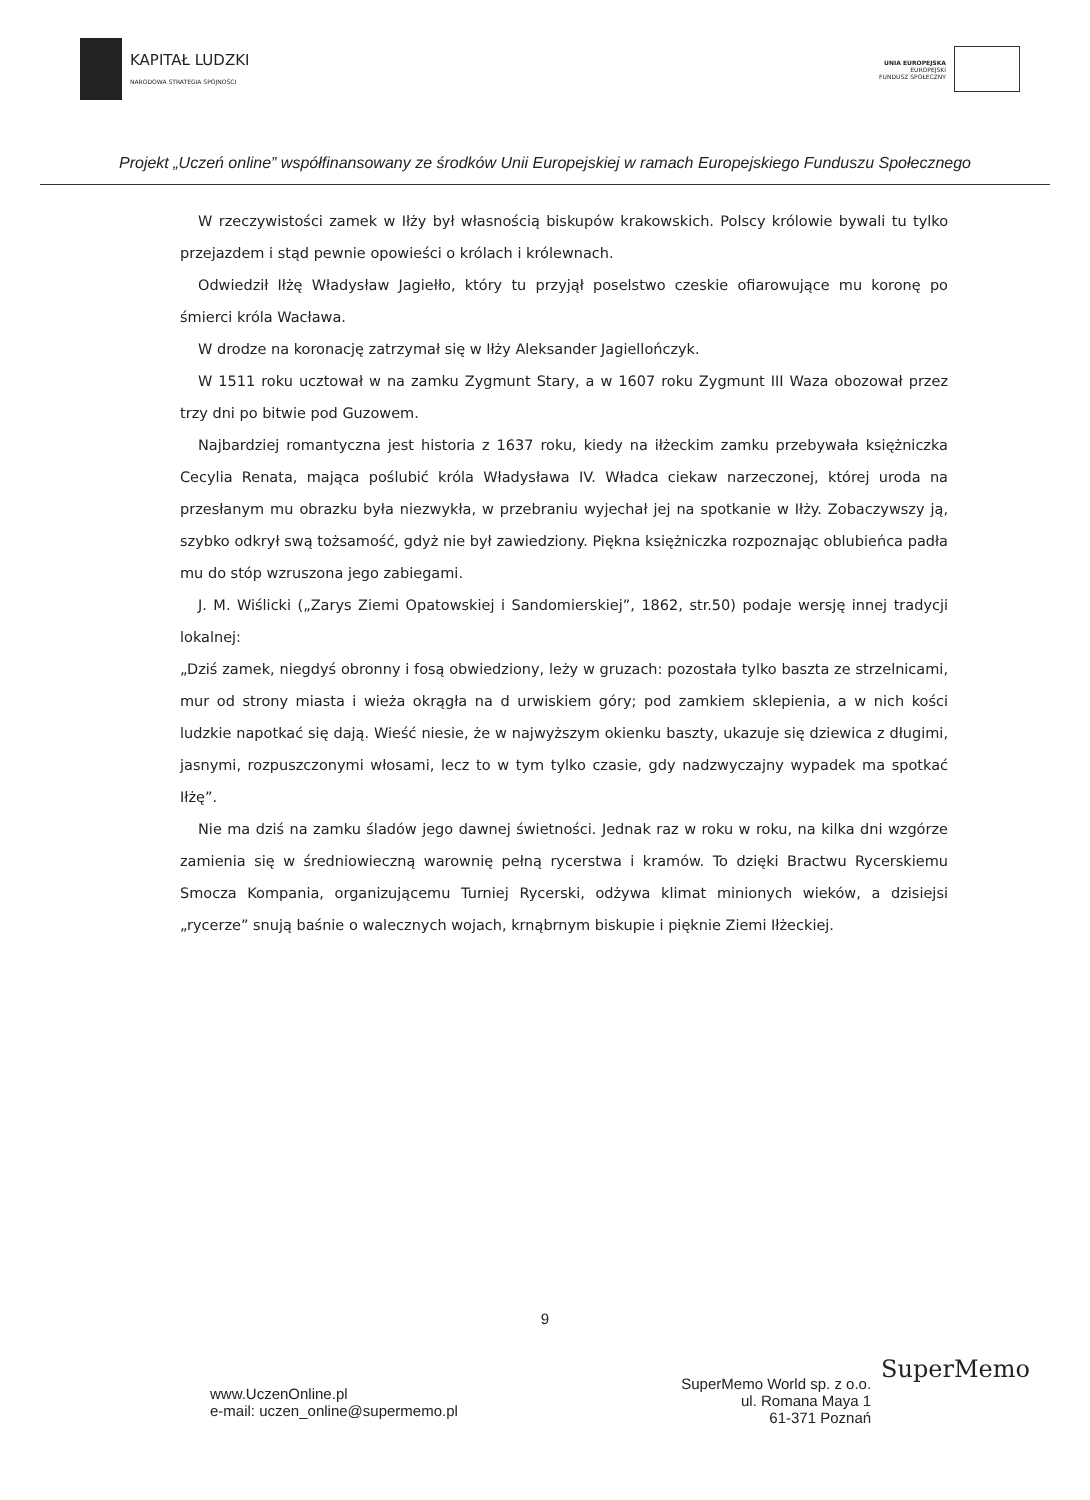KAPITAŁ LUDZKI
NARODOWA STRATEGIA SPÓJNOŚCI
UNIA EUROPEJSKA
EUROPEJSKI
FUNDUSZ SPOŁECZNY
Projekt „Uczeń online” współfinansowany ze środków Unii Europejskiej w ramach Europejskiego Funduszu Społecznego
W rzeczywistości zamek w Iłży był własnością biskupów krakowskich. Polscy królowie bywali tu tylko przejazdem i stąd pewnie opowieści o królach i królewnach.
Odwiedził Iłżę Władysław Jagiełło, który tu przyjął poselstwo czeskie ofiarowujące mu koronę po śmierci króla Wacława.
W drodze na koronację zatrzymał się w Iłży Aleksander Jagiellończyk.
W 1511 roku ucztował w na zamku Zygmunt Stary, a w 1607 roku Zygmunt III Waza obozował przez trzy dni po bitwie pod Guzowem.
Najbardziej romantyczna jest historia z 1637 roku, kiedy na iłżeckim zamku przebywała księżniczka Cecylia Renata, mająca poślubić króla Władysława IV. Władca ciekaw narzeczonej, której uroda na przesłanym mu obrazku była niezwykła, w przebraniu wyjechał jej na spotkanie w Iłży. Zobaczywszy ją, szybko odkrył swą tożsamość, gdyż nie był zawiedziony. Piękna księżniczka rozpoznając oblubieńca padła mu do stóp wzruszona jego zabiegami.
J. M. Wiślicki („Zarys Ziemi Opatowskiej i Sandomierskiej”, 1862, str.50) podaje wersję innej tradycji lokalnej:
„Dziś zamek, niegdyś obronny i fosą obwiedziony, leży w gruzach: pozostała tylko baszta ze strzelnicami, mur od strony miasta i wieża okrągła na d urwiskiem góry; pod zamkiem sklepienia, a w nich kości ludzkie napotkać się dają. Wieść niesie, że w najwyższym okienku baszty, ukazuje się dziewica z długimi, jasnymi, rozpuszczonymi włosami, lecz to w tym tylko czasie, gdy nadzwyczajny wypadek ma spotkać Iłżę”.
Nie ma dziś na zamku śladów jego dawnej świetności. Jednak raz w roku w roku, na kilka dni wzgórze zamienia się w średniowieczną warownię pełną rycerstwa i kramów. To dzięki Bractwu Rycerskiemu Smocza Kompania, organizującemu Turniej Rycerski, odżywa klimat minionych wieków, a dzisiejsi „rycerze” snują baśnie o walecznych wojach, krnąbrnym biskupie i pięknie Ziemi Iłżeckiej.
9
www.UczenOnline.pl
e-mail: uczen_online@supermemo.pl
SuperMemo World sp. z o.o.
ul. Romana Maya 1
61-371 Poznań
SuperMemo